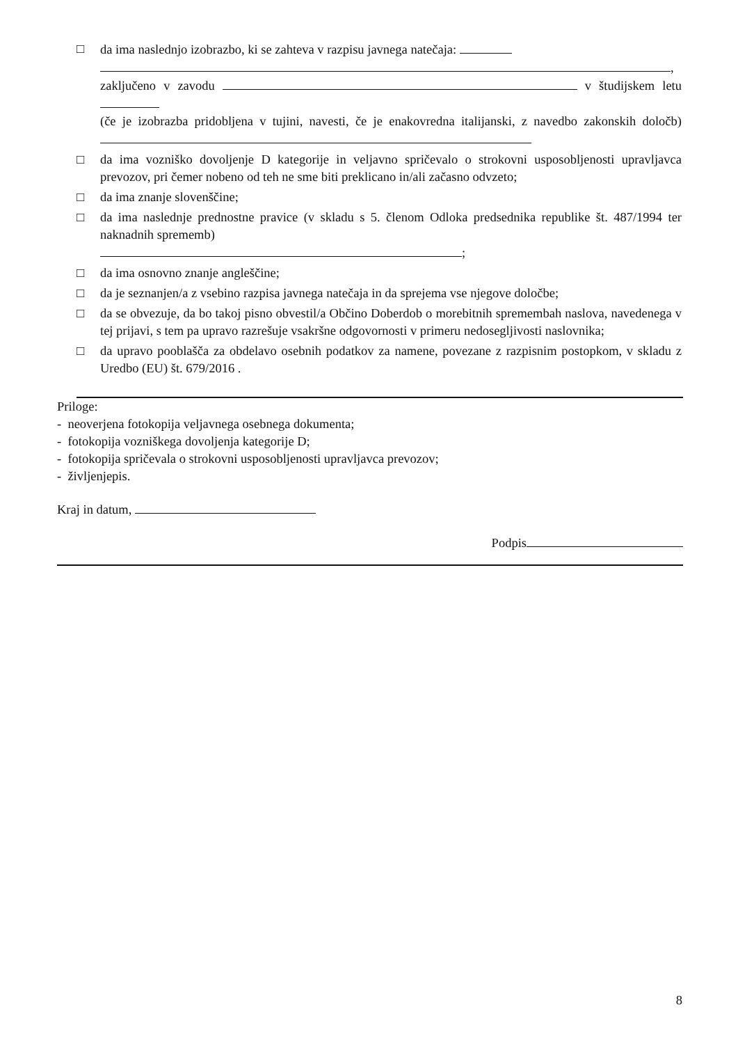□ da ima naslednjo izobrazbo, ki se zahteva v razpisu javnega natečaja:
,
zaključeno v zavodu v študijskem letu
(če je izobrazba pridobljena v tujini, navesti, če je enakovredna italijanski, z navedbo zakonskih določb)
□ da ima vozniško dovoljenje D kategorije in veljavno spričevalo o strokovni usposobljenosti upravljavca prevozov, pri čemer nobeno od teh ne sme biti preklicano in/ali začasno odvzeto;
□ da ima znanje slovenščine;
□ da ima naslednje prednostne pravice (v skladu s 5. členom Odloka predsednika republike št. 487/1994 ter naknadnih sprememb)
;
□ da ima osnovno znanje angleščine;
□ da je seznanjen/a z vsebino razpisa javnega natečaja in da sprejema vse njegove določbe;
□ da se obvezuje, da bo takoj pisno obvestil/a Občino Doberdob o morebitnih spremembah naslova, navedenega v tej prijavi, s tem pa upravo razrešuje vsakršne odgovornosti v primeru nedosegljivosti naslovnika;
□ da upravo pooblašča za obdelavo osebnih podatkov za namene, povezane z razpisnim postopkom, v skladu z Uredbo (EU) št. 679/2016 .
Priloge:
- neoverjena fotokopija veljavnega osebnega dokumenta;
- fotokopija vozniškega dovoljenja kategorije D;
- fotokopija spričevala o strokovni usposobljenosti upravljavca prevozov;
- življenjepis.
Kraj in datum,
Podpis
8